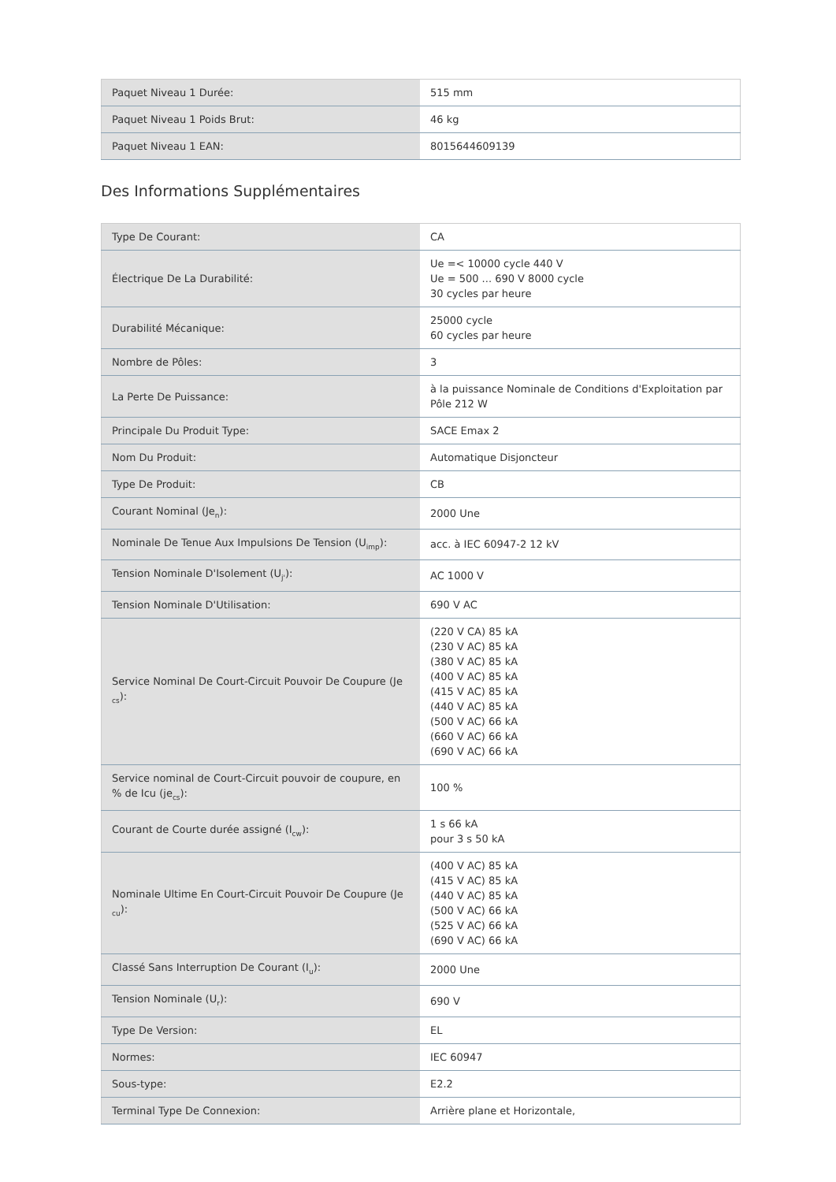| Paquet Niveau 1 Durée: | 515 mm |
| Paquet Niveau 1 Poids Brut: | 46 kg |
| Paquet Niveau 1 EAN: | 8015644609139 |
Des Informations Supplémentaires
| Type De Courant: | CA |
| Électrique De La Durabilité: | Ue =< 10000 cycle 440 V Ue = 500 ... 690 V 8000 cycle 30 cycles par heure |
| Durabilité Mécanique: | 25000 cycle 60 cycles par heure |
| Nombre de Pôles: | 3 |
| La Perte De Puissance: | à la puissance Nominale de Conditions d'Exploitation par Pôle 212 W |
| Principale Du Produit Type: | SACE Emax 2 |
| Nom Du Produit: | Automatique Disjoncteur |
| Type De Produit: | CB |
| Courant Nominal (Je<sub>n</sub>): | 2000 Une |
| Nominale De Tenue Aux Impulsions De Tension (U<sub>imp</sub>): | acc. à IEC 60947-2 12 kV |
| Tension Nominale D'Isolement (U<sub>j'</sub>): | AC 1000 V |
| Tension Nominale D'Utilisation: | 690 V AC |
| Service Nominal De Court-Circuit Pouvoir De Coupure (Je <sub>cs</sub>): | (220 V CA) 85 kA (230 V AC) 85 kA (380 V AC) 85 kA (400 V AC) 85 kA (415 V AC) 85 kA (440 V AC) 85 kA (500 V AC) 66 kA (660 V AC) 66 kA (690 V AC) 66 kA |
| Service nominal de Court-Circuit pouvoir de coupure, en % de Icu (je<sub>cs</sub>): | 100 % |
| Courant de Courte durée assigné (I<sub>cw</sub>): | 1 s 66 kA pour 3 s 50 kA |
| Nominale Ultime En Court-Circuit Pouvoir De Coupure (Je <sub>cu</sub>): | (400 V AC) 85 kA (415 V AC) 85 kA (440 V AC) 85 kA (500 V AC) 66 kA (525 V AC) 66 kA (690 V AC) 66 kA |
| Classé Sans Interruption De Courant (I<sub>u</sub>): | 2000 Une |
| Tension Nominale (U<sub>r</sub>): | 690 V |
| Type De Version: | EL |
| Normes: | IEC 60947 |
| Sous-type: | E2.2 |
| Terminal Type De Connexion: | Arrière plane et Horizontale, |